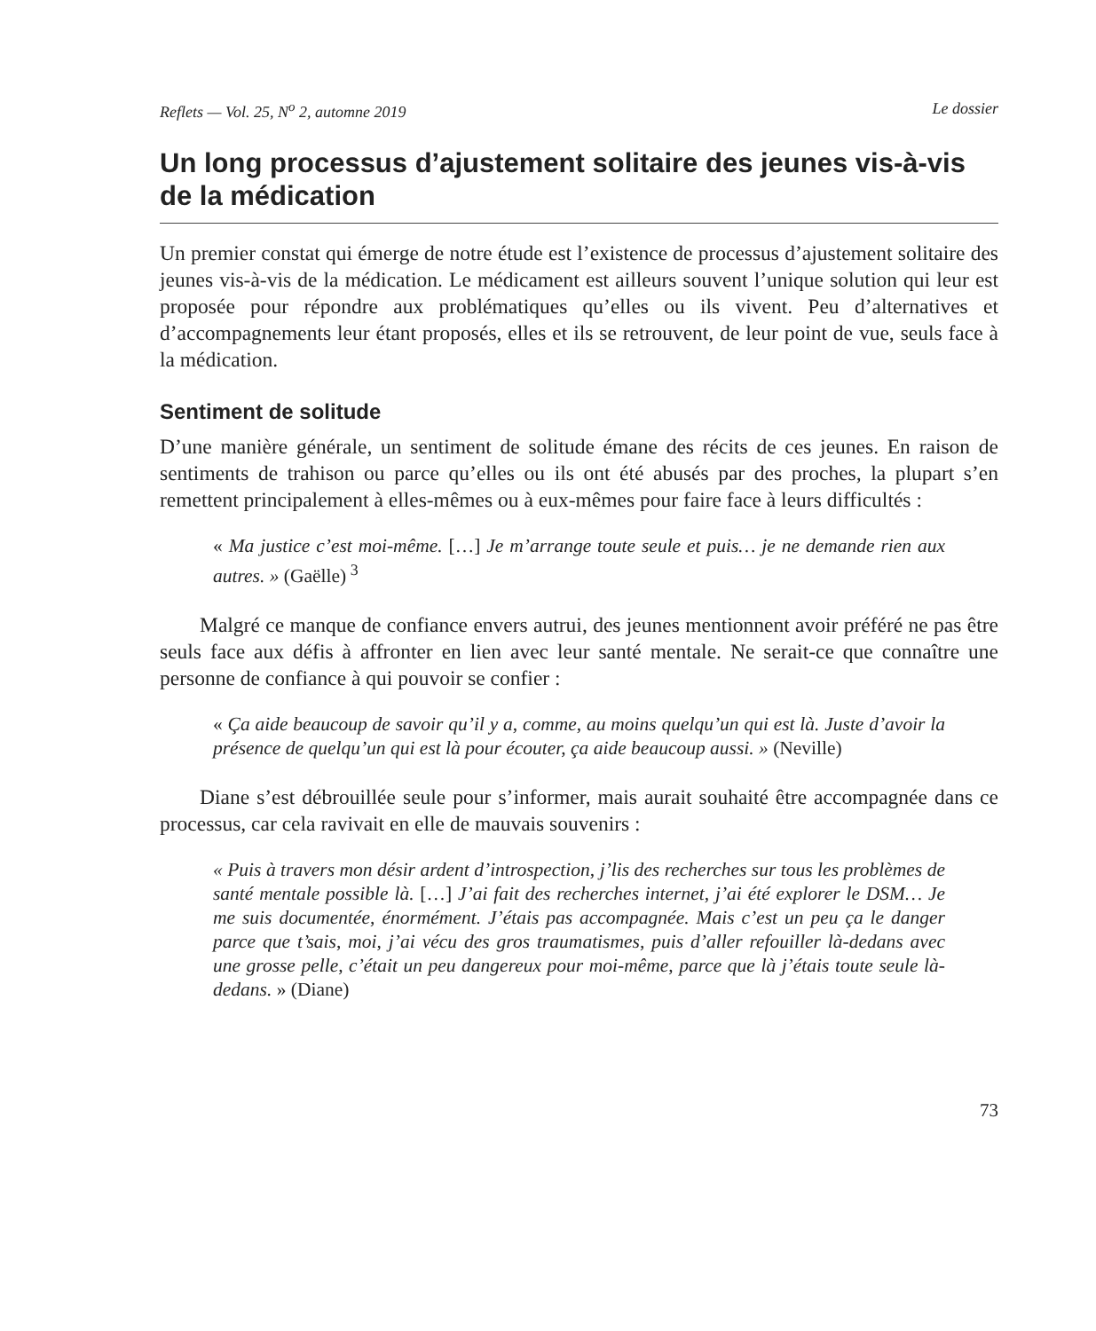Reflets — Vol. 25, N<sup>o</sup> 2, automne 2019 Le dossier
Un long processus d’ajustement solitaire des jeunes vis-à-vis de la médication
Un premier constat qui émerge de notre étude est l’existence de processus d’ajustement solitaire des jeunes vis-à-vis de la médication. Le médicament est ailleurs souvent l’unique solution qui leur est proposée pour répondre aux problématiques qu’elles ou ils vivent. Peu d’alternatives et d’accompagnements leur étant proposés, elles et ils se retrouvent, de leur point de vue, seuls face à la médication.
Sentiment de solitude
D’une manière générale, un sentiment de solitude émane des récits de ces jeunes. En raison de sentiments de trahison ou parce qu’elles ou ils ont été abusés par des proches, la plupart s’en remettent principalement à elles-mêmes ou à eux-mêmes pour faire face à leurs difficultés :
« Ma justice c’est moi-même. […] Je m’arrange toute seule et puis… je ne demande rien aux autres. » (Gaëlle)<sup>3</sup>
Malgré ce manque de confiance envers autrui, des jeunes mentionnent avoir préféré ne pas être seuls face aux défis à affronter en lien avec leur santé mentale. Ne serait-ce que connaître une personne de confiance à qui pouvoir se confier :
« Ça aide beaucoup de savoir qu’il y a, comme, au moins quelqu’un qui est là. Juste d’avoir la présence de quelqu’un qui est là pour écouter, ça aide beaucoup aussi. » (Neville)
Diane s’est débrouillée seule pour s’informer, mais aurait souhaité être accompagnée dans ce processus, car cela ravivait en elle de mauvais souvenirs :
« Puis à travers mon désir ardent d’introspection, j’lis des recherches sur tous les problèmes de santé mentale possible là. […] J’ai fait des recherches internet, j’ai été explorer le DSM… Je me suis documentée, énormément. J’étais pas accompagnée. Mais c’est un peu ça le danger parce que t’sais, moi, j’ai vécu des gros traumatismes, puis d’aller refouiller là-dedans avec une grosse pelle, c’était un peu dangereux pour moi-même, parce que là j’étais toute seule là-dedans. » (Diane)
73